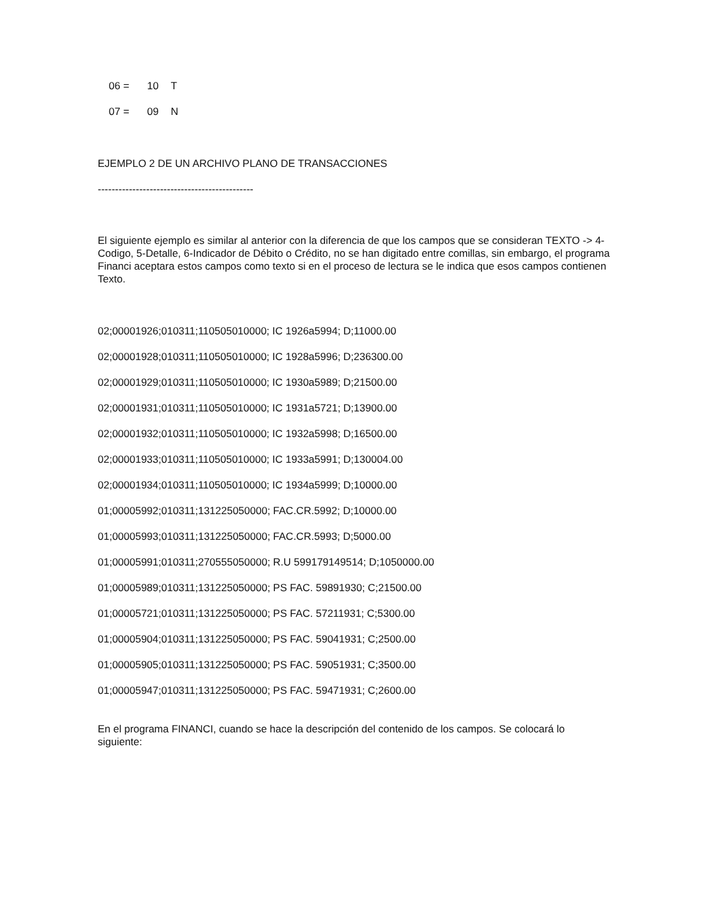06 = 10 T
07 = 09 N
EJEMPLO 2 DE UN ARCHIVO PLANO DE TRANSACCIONES
---------------------------------------------
El siguiente ejemplo es similar al anterior con la diferencia de que los campos que se consideran TEXTO -> 4-Codigo, 5-Detalle, 6-Indicador de Débito o Crédito, no se han digitado entre comillas, sin embargo, el programa Financi aceptara estos campos como texto si en el proceso de lectura se le indica que esos campos contienen Texto.
02;00001926;010311;110505010000; IC 1926a5994; D;11000.00
02;00001928;010311;110505010000; IC 1928a5996; D;236300.00
02;00001929;010311;110505010000; IC 1930a5989; D;21500.00
02;00001931;010311;110505010000; IC 1931a5721; D;13900.00
02;00001932;010311;110505010000; IC 1932a5998; D;16500.00
02;00001933;010311;110505010000; IC 1933a5991; D;130004.00
02;00001934;010311;110505010000; IC 1934a5999; D;10000.00
01;00005992;010311;131225050000; FAC.CR.5992; D;10000.00
01;00005993;010311;131225050000; FAC.CR.5993; D;5000.00
01;00005991;010311;270555050000; R.U 599179149514; D;1050000.00
01;00005989;010311;131225050000; PS FAC. 59891930; C;21500.00
01;00005721;010311;131225050000; PS FAC. 57211931; C;5300.00
01;00005904;010311;131225050000; PS FAC. 59041931; C;2500.00
01;00005905;010311;131225050000; PS FAC. 59051931; C;3500.00
01;00005947;010311;131225050000; PS FAC. 59471931; C;2600.00
En el programa FINANCI, cuando se hace la descripción del contenido de los campos. Se colocará lo siguiente: